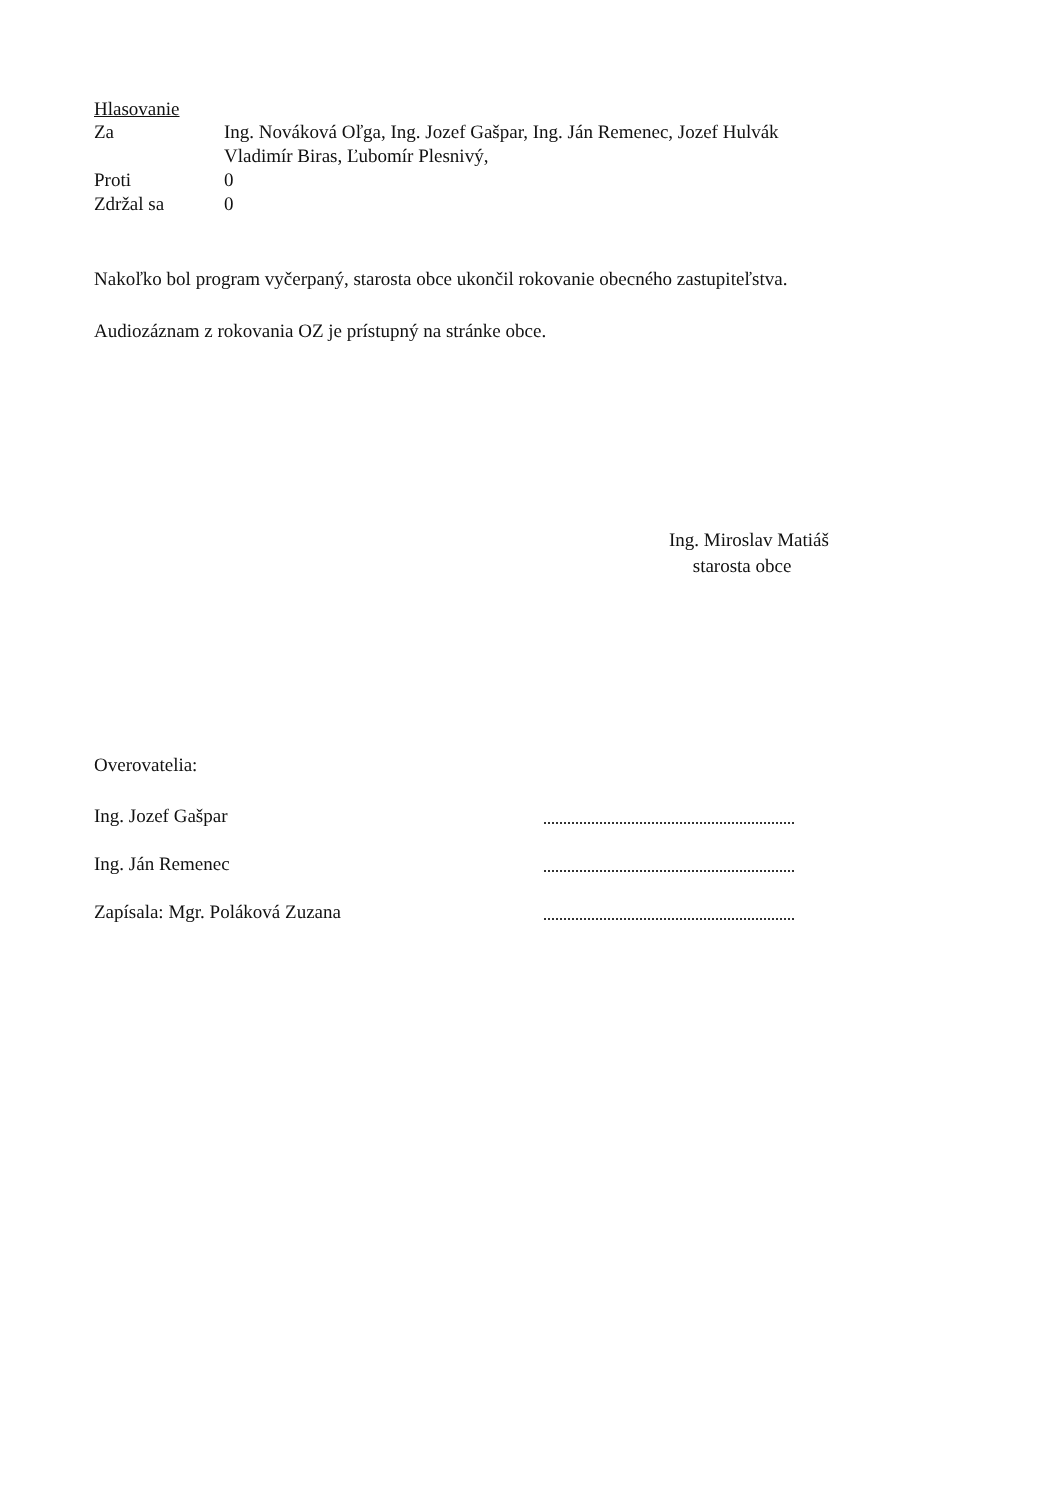Hlasovanie
Za Ing. Nováková Oľga, Ing. Jozef Gašpar, Ing. Ján Remenec, Jozef Hulvák
Vladimír Biras, Ľubomír Plesnivý,
Proti 0
Zdržal sa 0
Nakoľko bol program vyčerpaný, starosta obce ukončil rokovanie obecného zastupiteľstva.
Audiozáznam z rokovania OZ je prístupný na stránke obce.
Ing. Miroslav Matiáš
starosta obce
Overovatelia:
Ing. Jozef Gašpar
Ing. Ján Remenec
Zapísala: Mgr. Poláková Zuzana